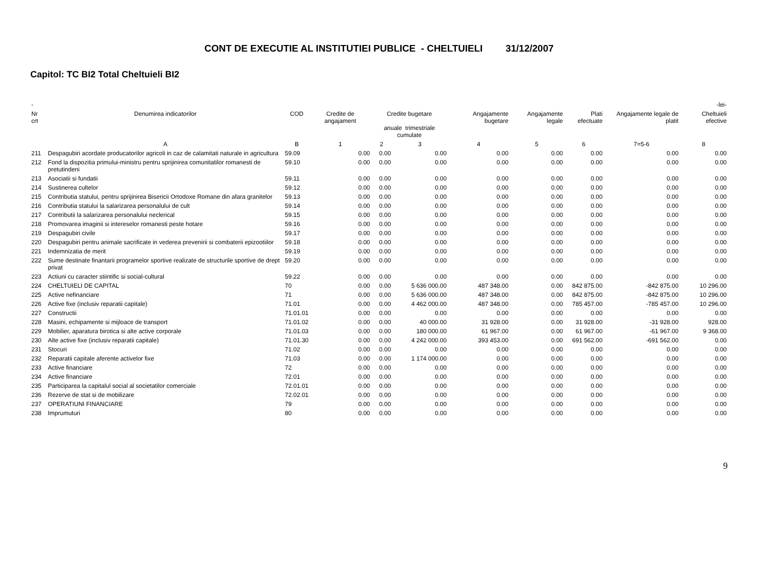CONT DE EXECUTIE AL INSTITUTIEI PUBLICE - CHELTUIELI 31/12/2007
Capitol: TC BI2 Total Cheltuieli BI2
| - | | | | | | | | | | -lei- |
| Nr crt | Denumirea indicatorilor | COD | Credite de angajament | Credite bugetare anuale trimestriale cumulate | | Angajamente bugetare | Angajamente legale | Plati efectuate | Angajamente legale de platit | Cheltuieli efective |
| | A | B | 1 | 2 | 3 | 4 | 5 | 6 | 7=5-6 | 8 |
| 211 | Despagubiri acordate producatorilor agricoli in caz de calamitati naturale in agricultura | 59.09 | 0.00 | 0.00 | 0.00 | 0.00 | 0.00 | 0.00 | 0.00 | 0.00 |
| 212 | Fond la dispozitia primului-ministru pentru sprijinirea comunitatilor romanesti de pretutindeni | 59.10 | 0.00 | 0.00 | 0.00 | 0.00 | 0.00 | 0.00 | 0.00 | 0.00 |
| 213 | Asociatii si fundatii | 59.11 | 0.00 | 0.00 | 0.00 | 0.00 | 0.00 | 0.00 | 0.00 | 0.00 |
| 214 | Sustinerea cultelor | 59.12 | 0.00 | 0.00 | 0.00 | 0.00 | 0.00 | 0.00 | 0.00 | 0.00 |
| 215 | Contributia statului, pentru sprijinirea Bisericii Ortodoxe Romane din afara granitelor | 59.13 | 0.00 | 0.00 | 0.00 | 0.00 | 0.00 | 0.00 | 0.00 | 0.00 |
| 216 | Contributia statului la salarizarea personalului de cult | 59.14 | 0.00 | 0.00 | 0.00 | 0.00 | 0.00 | 0.00 | 0.00 | 0.00 |
| 217 | Contributii la salarizarea personalului neclerical | 59.15 | 0.00 | 0.00 | 0.00 | 0.00 | 0.00 | 0.00 | 0.00 | 0.00 |
| 218 | Promovarea imaginii si intereselor romanesti peste hotare | 59.16 | 0.00 | 0.00 | 0.00 | 0.00 | 0.00 | 0.00 | 0.00 | 0.00 |
| 219 | Despagubiri civile | 59.17 | 0.00 | 0.00 | 0.00 | 0.00 | 0.00 | 0.00 | 0.00 | 0.00 |
| 220 | Despagubiri pentru animale sacrificate in vederea prevenirii si combaterii epizootiilor | 59.18 | 0.00 | 0.00 | 0.00 | 0.00 | 0.00 | 0.00 | 0.00 | 0.00 |
| 221 | Indemnizatia de merit | 59.19 | 0.00 | 0.00 | 0.00 | 0.00 | 0.00 | 0.00 | 0.00 | 0.00 |
| 222 | Sume destinate finantarii programelor sportive realizate de structurile sportive de drept privat | 59.20 | 0.00 | 0.00 | 0.00 | 0.00 | 0.00 | 0.00 | 0.00 | 0.00 |
| 223 | Actiuni cu caracter stiintific si social-cultural | 59.22 | 0.00 | 0.00 | 0.00 | 0.00 | 0.00 | 0.00 | 0.00 | 0.00 |
| 224 | CHELTUIELI DE CAPITAL | 70 | 0.00 | 0.00 | 5 636 000.00 | 487 348.00 | 0.00 | 842 875.00 | -842 875.00 | 10 296.00 |
| 225 | Active nefinanciare | 71 | 0.00 | 0.00 | 5 636 000.00 | 487 348.00 | 0.00 | 842 875.00 | -842 875.00 | 10 296.00 |
| 226 | Active fixe (inclusiv reparatii capitale) | 71.01 | 0.00 | 0.00 | 4 462 000.00 | 487 348.00 | 0.00 | 785 457.00 | -785 457.00 | 10 296.00 |
| 227 | Constructii | 71.01.01 | 0.00 | 0.00 | 0.00 | 0.00 | 0.00 | 0.00 | 0.00 | 0.00 |
| 228 | Masini, echipamente si mijloace de transport | 71.01.02 | 0.00 | 0.00 | 40 000.00 | 31 928.00 | 0.00 | 31 928.00 | -31 928.00 | 928.00 |
| 229 | Mobilier, aparatura birotica si alte active corporale | 71.01.03 | 0.00 | 0.00 | 180 000.00 | 61 967.00 | 0.00 | 61 967.00 | -61 967.00 | 9 368.00 |
| 230 | Alte active fixe (inclusiv reparatii capitale) | 71.01.30 | 0.00 | 0.00 | 4 242 000.00 | 393 453.00 | 0.00 | 691 562.00 | -691 562.00 | 0.00 |
| 231 | Stocuri | 71.02 | 0.00 | 0.00 | 0.00 | 0.00 | 0.00 | 0.00 | 0.00 | 0.00 |
| 232 | Reparatii capitale aferente activelor fixe | 71.03 | 0.00 | 0.00 | 1 174 000.00 | 0.00 | 0.00 | 0.00 | 0.00 | 0.00 |
| 233 | Active financiare | 72 | 0.00 | 0.00 | 0.00 | 0.00 | 0.00 | 0.00 | 0.00 | 0.00 |
| 234 | Active financiare | 72.01 | 0.00 | 0.00 | 0.00 | 0.00 | 0.00 | 0.00 | 0.00 | 0.00 |
| 235 | Participarea la capitalul social al societatilor comerciale | 72.01.01 | 0.00 | 0.00 | 0.00 | 0.00 | 0.00 | 0.00 | 0.00 | 0.00 |
| 236 | Rezerve de stat si de mobilizare | 72.02.01 | 0.00 | 0.00 | 0.00 | 0.00 | 0.00 | 0.00 | 0.00 | 0.00 |
| 237 | OPERATIUNI FINANCIARE | 79 | 0.00 | 0.00 | 0.00 | 0.00 | 0.00 | 0.00 | 0.00 | 0.00 |
| 238 | Imprumuturi | 80 | 0.00 | 0.00 | 0.00 | 0.00 | 0.00 | 0.00 | 0.00 | 0.00 |
9